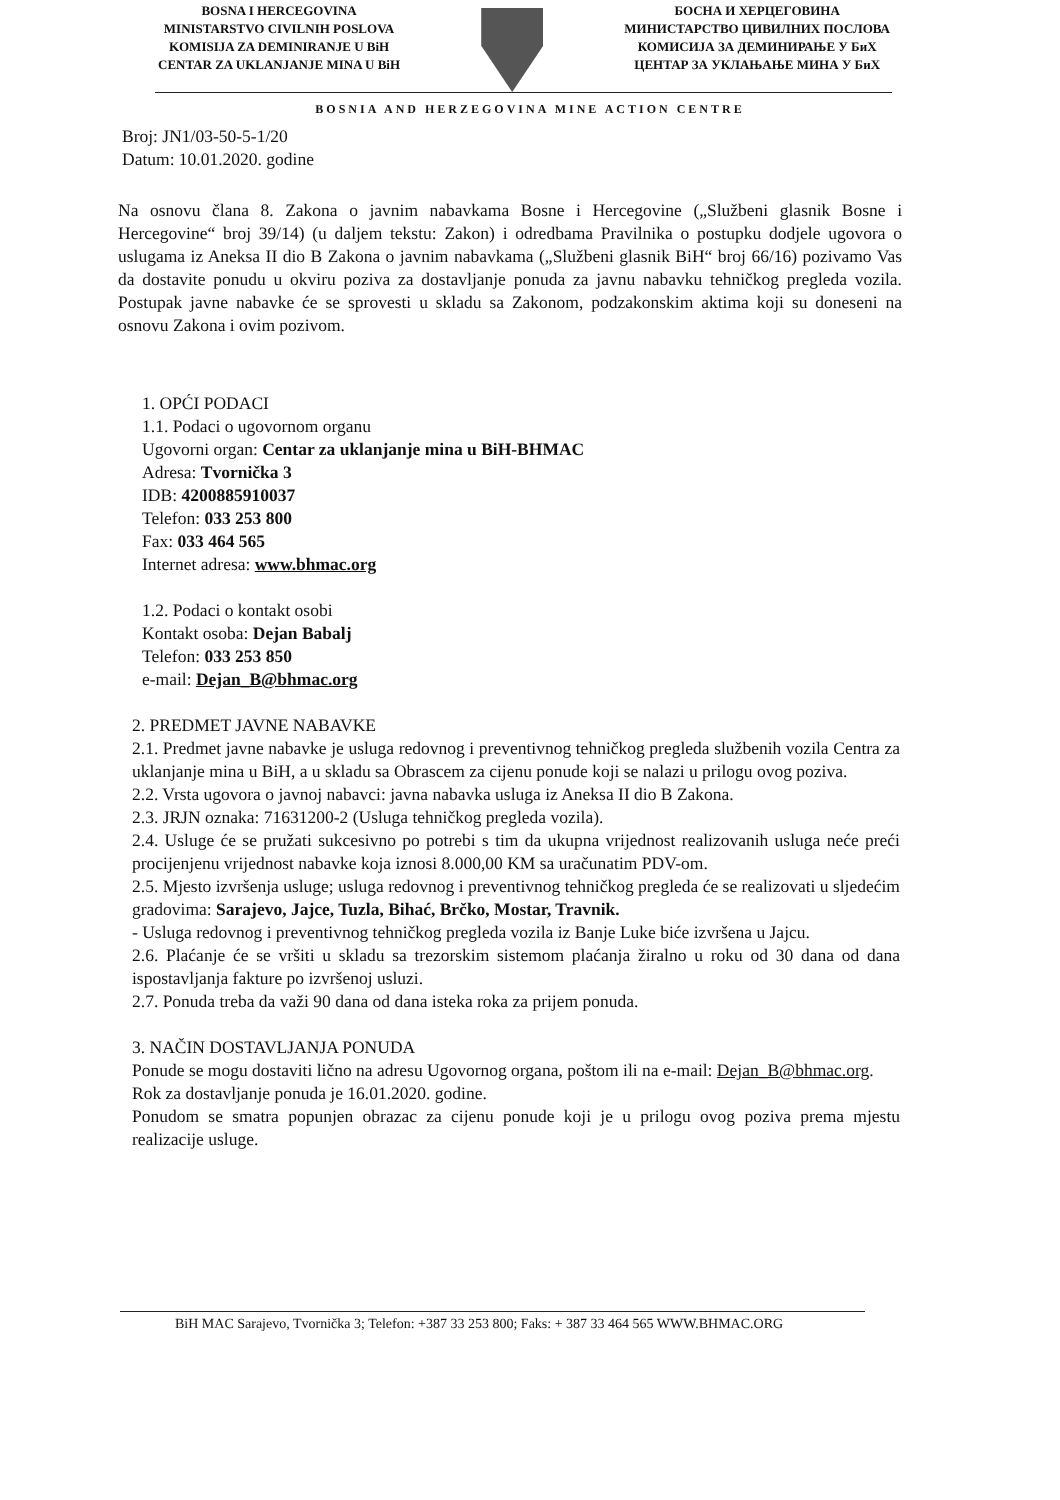BOSNA I HERCEGOVINA
MINISTARSTVO CIVILNIH POSLOVA
KOMISIJA ZA DEMINIRANJE U BiH
CENTAR ZA UKLANJANJE MINA U BiH
БОСНА И ХЕРЦЕГОВИНА
МИНИСТАРСТВО ЦИВИЛНИХ ПОСЛОВА
КОМИСИЈА ЗА ДЕМИНИРАЊЕ У БиХ
ЦЕНТАР ЗА УКЛАЊАЊЕ МИНА У БиХ
BOSNIA AND HERZEGOVINA MINE ACTION CENTRE
Broj: JN1/03-50-5-1/20
Datum: 10.01.2020. godine
Na osnovu člana 8. Zakona o javnim nabavkama Bosne i Hercegovine („Službeni glasnik Bosne i Hercegovine“ broj 39/14) (u daljem tekstu: Zakon) i odredbama Pravilnika o postupku dodjele ugovora o uslugama iz Aneksa II dio B Zakona o javnim nabavkama („Službeni glasnik BiH“ broj 66/16) pozivamo Vas da dostavite ponudu u okviru poziva za dostavljanje ponuda za javnu nabavku tehničkog pregleda vozila. Postupak javne nabavke će se sprovesti u skladu sa Zakonom, podzakonskim aktima koji su doneseni na osnovu Zakona i ovim pozivom.
1. OPĆI PODACI
1.1. Podaci o ugovornom organu
Ugovorni organ: Centar za uklanjanje mina u BiH-BHMAC
Adresa: Tvornička 3
IDB: 4200885910037
Telefon: 033 253 800
Fax: 033 464 565
Internet adresa: www.bhmac.org
1.2. Podaci o kontakt osobi
Kontakt osoba: Dejan Babalj
Telefon: 033 253 850
e-mail: Dejan_B@bhmac.org
2. PREDMET JAVNE NABAVKE
2.1. Predmet javne nabavke je usluga redovnog i preventivnog tehničkog pregleda službenih vozila Centra za uklanjanje mina u BiH, a u skladu sa Obrascem za cijenu ponude koji se nalazi u prilogu ovog poziva.
2.2. Vrsta ugovora o javnoj nabavci: javna nabavka usluga iz Aneksa II dio B Zakona.
2.3. JRJN oznaka: 71631200-2 (Usluga tehničkog pregleda vozila).
2.4. Usluge će se pružati sukcesivno po potrebi s tim da ukupna vrijednost realizovanih usluga neće preći procijenjenu vrijednost nabavke koja iznosi 8.000,00 KM sa uračunatim PDV-om.
2.5. Mjesto izvršenja usluge; usluga redovnog i preventivnog tehničkog pregleda će se realizovati u sljedećim gradovima: Sarajevo, Jajce, Tuzla, Bihać, Brčko, Mostar, Travnik.
- Usluga redovnog i preventivnog tehničkog pregleda vozila iz Banje Luke biće izvršena u Jajcu.
2.6. Plaćanje će se vršiti u skladu sa trezorskim sistemom plaćanja žiralno u roku od 30 dana od dana ispostavljanja fakture po izvršenoj usluzi.
2.7. Ponuda treba da važi 90 dana od dana isteka roka za prijem ponuda.
3. NAČIN DOSTAVLJANJA PONUDA
Ponude se mogu dostaviti lično na adresu Ugovornog organa, poštom ili na e-mail: Dejan_B@bhmac.org.
Rok za dostavljanje ponuda je 16.01.2020. godine.
Ponudom se smatra popunjen obrazac za cijenu ponude koji je u prilogu ovog poziva prema mjestu realizacije usluge.
BiH MAC Sarajevo, Tvornička 3; Telefon: +387 33 253 800; Faks: + 387 33 464 565 WWW.BHMAC.ORG